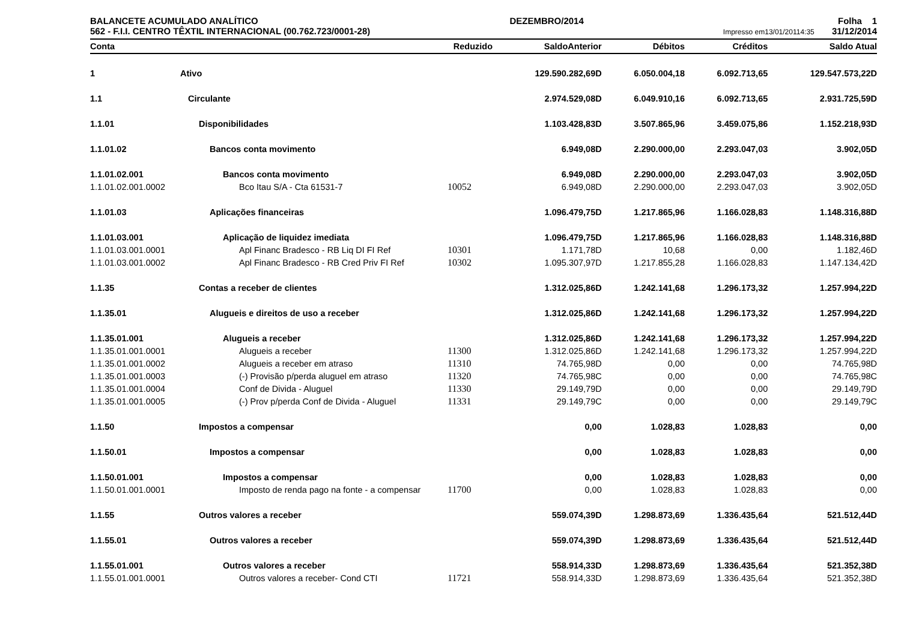BALANCETE ACUMULADO ANALÍTICO
562 - F.I.I. CENTRO TÊXTIL INTERNACIONAL (00.762.723/0001-28)
DEZEMBRO/2014 Folha 1
Impresso em13/01/20114:35 31/12/2014
| Conta | | Reduzido | SaldoAnterior | Débitos | Créditos | Saldo Atual |
| --- | --- | --- | --- | --- | --- | --- |
| 1 | Ativo | | 129.590.282,69D | 6.050.004,18 | 6.092.713,65 | 129.547.573,22D |
| 1.1 | Circulante | | 2.974.529,08D | 6.049.910,16 | 6.092.713,65 | 2.931.725,59D |
| 1.1.01 | Disponibilidades | | 1.103.428,83D | 3.507.865,96 | 3.459.075,86 | 1.152.218,93D |
| 1.1.01.02 | Bancos conta movimento | | 6.949,08D | 2.290.000,00 | 2.293.047,03 | 3.902,05D |
| 1.1.01.02.001 | Bancos conta movimento | | 6.949,08D | 2.290.000,00 | 2.293.047,03 | 3.902,05D |
| 1.1.01.02.001.0002 | Bco Itau S/A - Cta 61531-7 | 10052 | 6.949,08D | 2.290.000,00 | 2.293.047,03 | 3.902,05D |
| 1.1.01.03 | Aplicações financeiras | | 1.096.479,75D | 1.217.865,96 | 1.166.028,83 | 1.148.316,88D |
| 1.1.01.03.001 | Aplicação de liquidez imediata | | 1.096.479,75D | 1.217.865,96 | 1.166.028,83 | 1.148.316,88D |
| 1.1.01.03.001.0001 | Apl Financ Bradesco - RB Liq DI FI Ref | 10301 | 1.171,78D | 10,68 | 0,00 | 1.182,46D |
| 1.1.01.03.001.0002 | Apl Financ Bradesco - RB Cred Priv FI Ref | 10302 | 1.095.307,97D | 1.217.855,28 | 1.166.028,83 | 1.147.134,42D |
| 1.1.35 | Contas a receber de clientes | | 1.312.025,86D | 1.242.141,68 | 1.296.173,32 | 1.257.994,22D |
| 1.1.35.01 | Alugueis e direitos de uso a receber | | 1.312.025,86D | 1.242.141,68 | 1.296.173,32 | 1.257.994,22D |
| 1.1.35.01.001 | Alugueis a receber | | 1.312.025,86D | 1.242.141,68 | 1.296.173,32 | 1.257.994,22D |
| 1.1.35.01.001.0001 | Alugueis a receber | 11300 | 1.312.025,86D | 1.242.141,68 | 1.296.173,32 | 1.257.994,22D |
| 1.1.35.01.001.0002 | Alugueis a receber em atraso | 11310 | 74.765,98D | 0,00 | 0,00 | 74.765,98D |
| 1.1.35.01.001.0003 | (-) Provisão p/perda aluguel em atraso | 11320 | 74.765,98C | 0,00 | 0,00 | 74.765,98C |
| 1.1.35.01.001.0004 | Conf de Divida - Aluguel | 11330 | 29.149,79D | 0,00 | 0,00 | 29.149,79D |
| 1.1.35.01.001.0005 | (-) Prov p/perda Conf de Divida - Aluguel | 11331 | 29.149,79C | 0,00 | 0,00 | 29.149,79C |
| 1.1.50 | Impostos a compensar | | 0,00 | 1.028,83 | 1.028,83 | 0,00 |
| 1.1.50.01 | Impostos a compensar | | 0,00 | 1.028,83 | 1.028,83 | 0,00 |
| 1.1.50.01.001 | Impostos a compensar | | 0,00 | 1.028,83 | 1.028,83 | 0,00 |
| 1.1.50.01.001.0001 | Imposto de renda pago na fonte - a compensar | 11700 | 0,00 | 1.028,83 | 1.028,83 | 0,00 |
| 1.1.55 | Outros valores a receber | | 559.074,39D | 1.298.873,69 | 1.336.435,64 | 521.512,44D |
| 1.1.55.01 | Outros valores a receber | | 559.074,39D | 1.298.873,69 | 1.336.435,64 | 521.512,44D |
| 1.1.55.01.001 | Outros valores a receber | | 558.914,33D | 1.298.873,69 | 1.336.435,64 | 521.352,38D |
| 1.1.55.01.001.0001 | Outros valores a receber- Cond CTI | 11721 | 558.914,33D | 1.298.873,69 | 1.336.435,64 | 521.352,38D |